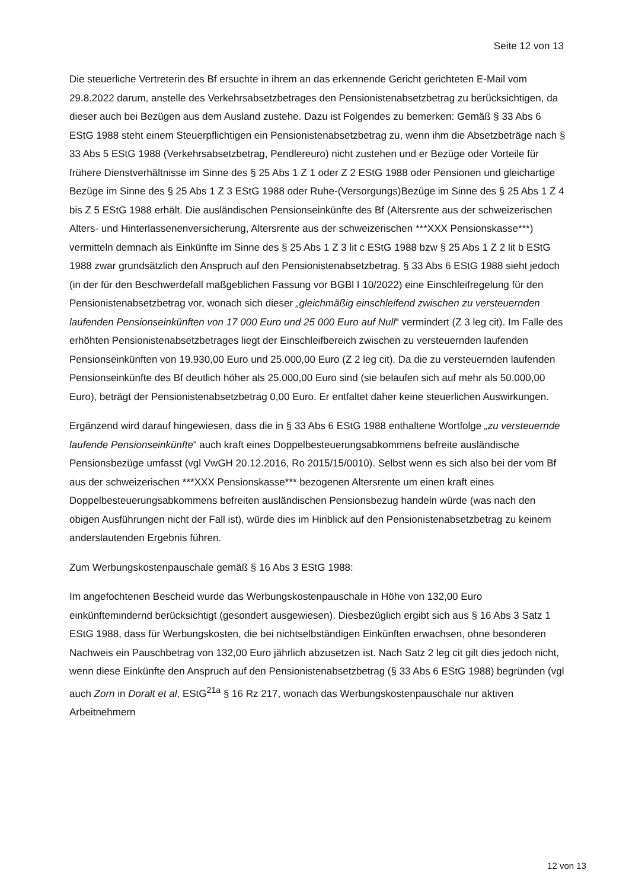Seite 12 von 13
Die steuerliche Vertreterin des Bf ersuchte in ihrem an das erkennende Gericht gerichteten E-Mail vom 29.8.2022 darum, anstelle des Verkehrsabsetzbetrages den Pensionistenabsetzbetrag zu berücksichtigen, da dieser auch bei Bezügen aus dem Ausland zustehe. Dazu ist Folgendes zu bemerken: Gemäß § 33 Abs 6 EStG 1988 steht einem Steuerpflichtigen ein Pensionistenabsetzbetrag zu, wenn ihm die Absetzbeträge nach § 33 Abs 5 EStG 1988 (Verkehrsabsetzbetrag, Pendlereuro) nicht zustehen und er Bezüge oder Vorteile für frühere Dienstverhältnisse im Sinne des § 25 Abs 1 Z 1 oder Z 2 EStG 1988 oder Pensionen und gleichartige Bezüge im Sinne des § 25 Abs 1 Z 3 EStG 1988 oder Ruhe-(Versorgungs)Bezüge im Sinne des § 25 Abs 1 Z 4 bis Z 5 EStG 1988 erhält. Die ausländischen Pensionseinkünfte des Bf (Altersrente aus der schweizerischen Alters- und Hinterlassenenversicherung, Altersrente aus der schweizerischen ***XXX Pensionskasse***) vermitteln demnach als Einkünfte im Sinne des § 25 Abs 1 Z 3 lit c EStG 1988 bzw § 25 Abs 1 Z 2 lit b EStG 1988 zwar grundsätzlich den Anspruch auf den Pensionistenabsetzbetrag. § 33 Abs 6 EStG 1988 sieht jedoch (in der für den Beschwerdefall maßgeblichen Fassung vor BGBl I 10/2022) eine Einschleifregelung für den Pensionistenabsetzbetrag vor, wonach sich dieser „gleichmäßig einschleifend zwischen zu versteuernden laufenden Pensionseinkünften von 17 000 Euro und 25 000 Euro auf Null“ vermindert (Z 3 leg cit). Im Falle des erhöhten Pensionistenabsetzbetrages liegt der Einschleifbereich zwischen zu versteuernden laufenden Pensionseinkünften von 19.930,00 Euro und 25.000,00 Euro (Z 2 leg cit). Da die zu versteuernden laufenden Pensionseinkünfte des Bf deutlich höher als 25.000,00 Euro sind (sie belaufen sich auf mehr als 50.000,00 Euro), beträgt der Pensionistenabsetzbetrag 0,00 Euro. Er entfaltet daher keine steuerlichen Auswirkungen.
Ergänzend wird darauf hingewiesen, dass die in § 33 Abs 6 EStG 1988 enthaltene Wortfolge „zu versteuernde laufende Pensionseinkünfte“ auch kraft eines Doppelbesteuerungsabkommens befreite ausländische Pensionsbezüge umfasst (vgl VwGH 20.12.2016, Ro 2015/15/0010). Selbst wenn es sich also bei der vom Bf aus der schweizerischen ***XXX Pensionskasse*** bezogenen Altersrente um einen kraft eines Doppelbesteuerungsabkommens befreiten ausländischen Pensionsbezug handeln würde (was nach den obigen Ausführungen nicht der Fall ist), würde dies im Hinblick auf den Pensionistenabsetzbetrag zu keinem anderslautenden Ergebnis führen.
Zum Werbungskostenpauschale gemäß § 16 Abs 3 EStG 1988:
Im angefochtenen Bescheid wurde das Werbungskostenpauschale in Höhe von 132,00 Euro einkünftemindernd berücksichtigt (gesondert ausgewiesen). Diesbezüglich ergibt sich aus § 16 Abs 3 Satz 1 EStG 1988, dass für Werbungskosten, die bei nichtselbständigen Einkünften erwachsen, ohne besonderen Nachweis ein Pauschbetrag von 132,00 Euro jährlich abzusetzen ist. Nach Satz 2 leg cit gilt dies jedoch nicht, wenn diese Einkünfte den Anspruch auf den Pensionistenabsetzbetrag (§ 33 Abs 6 EStG 1988) begründen (vgl auch Zorn in Doralt et al, EStG<sup>21a</sup> § 16 Rz 217, wonach das Werbungskostenpauschale nur aktiven Arbeitnehmern
12 von 13